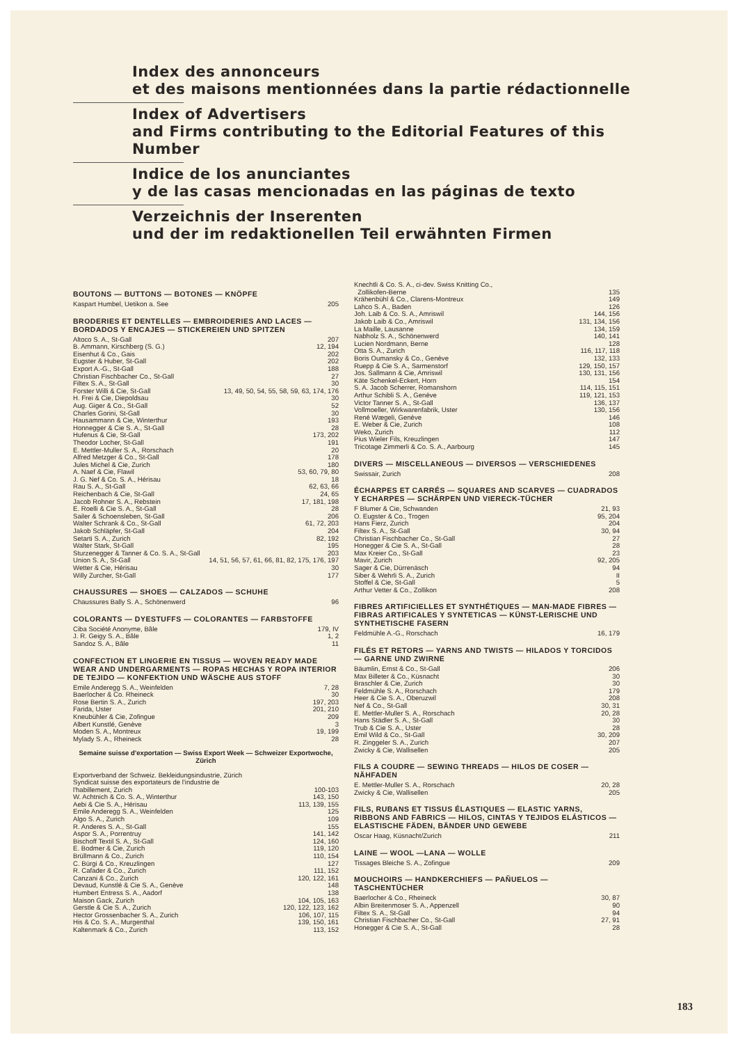Index des annonceurs
et des maisons mentionnées dans la partie rédactionnelle
Index of Advertisers
and Firms contributing to the Editorial Features of this Number
Indice de los anunciantes
y de las casas mencionadas en las páginas de texto
Verzeichnis der Inserenten
und der im redaktionellen Teil erwähnten Firmen
BOUTONS — BUTTONS — BOTONES — KNÖPFE
Kaspart Humbel, Uetikon a. See 205
BRODERIES ET DENTELLES — EMBROIDERIES AND LACES — BORDADOS Y ENCAJES — STICKEREIEN UND SPITZEN
Altoco S. A., St-Gall 207
B. Ammann, Kirschberg (S. G.) 12, 194
Eisenhut & Co., Gais 202
Eugster & Huber, St-Gall 202
Export A.-G., St-Gall 188
Christian Fischbacher Co., St-Gall 27
Filtex S. A., St-Gall 30
Forster Willi & Cie, St-Gall 13, 49, 50, 54, 55, 58, 59, 63, 174, 176
H. Frei & Cie, Diepoldsau 30
Aug. Giger & Co., St-Gall 52
Charles Gorini, St-Gall 30
Hausammann & Cie, Winterthur 193
Honnegger & Cie S. A., St-Gall 28
Hufenus & Cie, St-Gall 173, 202
Theodor Locher, St-Gall 191
E. Mettler-Muller S. A., Rorschach 20
Alfred Metzger & Co., St-Gall 178
Jules Michel & Cie, Zurich 180
A. Naef & Cie, Flawil 53, 60, 79, 80
J. G. Nef & Co. S. A., Hérisau 18
Rau S. A., St-Gall 62, 63, 66
Reichenbach & Cie, St-Gall 24, 65
Jacob Rohner S. A., Rebstein 17, 181, 198
E. Roelli & Cie S. A., St-Gall 28
Sailer & Schoensleben, St-Gall 206
Walter Schrank & Co., St-Gall 61, 72, 203
Jakob Schläpfer, St-Gall 204
Setarti S. A., Zurich 82, 192
Walter Stark, St-Gall 195
Sturzenegger & Tanner & Co. S. A., St-Gall 203
Union S. A., St-Gall 14, 51, 56, 57, 61, 66, 81, 82, 175, 176, 197
Wetter & Cie, Hérisau 30
Willy Zurcher, St-Gall 177
CHAUSSURES — SHOES — CALZADOS — SCHUHE
Chaussures Bally S. A., Schönenwerd 96
COLORANTS — DYESTUFFS — COLORANTES — FARBSTOFFE
Ciba Société Anonyme, Bâle 179, IV
J. R. Geigy S. A., Bâle 1, 2
Sandoz S. A., Bâle 11
CONFECTION ET LINGERIE EN TISSUS — WOVEN READY MADE WEAR AND UNDERGARMENTS — ROPAS HECHAS Y ROPA INTERIOR DE TEJIDO — KONFEKTION UND WÄSCHE AUS STOFF
Emile Anderegg S. A., Weinfelden 7, 28
Baerlocher & Co. Rheineck 30
Rose Bertin S. A., Zurich 197, 203
Farida, Uster 201, 210
Kneubühler & Cie, Zofingue 209
Albert Kunstlé, Genève 3
Moden S. A., Montreux 19, 199
Mylady S. A., Rheineck 28
Semaine suisse d'exportation — Swiss Export Week — Schweizer Exportwoche, Zürich
Exportverband der Schweiz. Bekleidungsindustrie, Zürich
Syndicat suisse des exportateurs de l'industrie de
l'habillement, Zurich 100-103
W. Achtnich & Co. S. A., Winterthur 143, 150
Aebi & Cie S. A., Hérisau 113, 139, 155
Emile Anderegg S. A., Weinfelden 125
Algo S. A., Zurich 109
R. Anderes S. A., St-Gall 155
Aspor S. A., Porrentruy 141, 142
Bischoff Textil S. A., St-Gall 124, 160
E. Bodmer & Cie, Zurich 119, 120
Brüllmann & Co., Zurich 110, 154
C. Bürgi & Co., Kreuzlingen 127
R. Cafader & Co., Zurich 111, 152
Canzani & Co., Zurich 120, 122, 161
Devaud, Kunstlé & Cie S. A., Genève 148
Humbert Entress S. A., Aadorf 138
Maison Gack, Zurich 104, 105, 163
Gerstle & Cie S. A., Zurich 120, 122, 123, 162
Hector Grossenbacher S. A., Zurich 106, 107, 115
His & Co. S. A., Murgenthal 139, 150, 161
Kaltenmark & Co., Zurich 113, 152
Knechtli & Co. S. A., ci-dev. Swiss Knitting Co.,
Zollikofen-Berne 135
Krähenbühl & Co., Clarens-Montreux 149
Lahco S. A., Baden 126
Joh. Laib & Co. S. A., Amriswil 144, 156
Jakob Laib & Co., Amriswil 131, 134, 156
La Maille, Lausanne 134, 159
Nabholz S. A., Schönenwerd 140, 141
Lucien Nordmann, Berne 128
Otta S. A., Zurich 116, 117, 118
Boris Oumansky & Co., Genève 132, 133
Ruepp & Cie S. A., Sarmenstorf 129, 150, 157
Jos. Sallmann & Cie, Amriswil 130, 131, 156
Käte Schenkel-Eckert, Horn 154
S. A. Jacob Scherrer, Romanshorn 114, 115, 151
Arthur Schibli S. A., Genève 119, 121, 153
Victor Tanner S. A., St-Gall 136, 137
Vollmoeller, Wirkwarenfabrik, Uster 130, 156
René Wægeli, Genève 146
E. Weber & Cie, Zurich 108
Weko, Zurich 112
Pius Wieler Fils, Kreuzlingen 147
Tricotage Zimmerli & Co. S. A., Aarbourg 145
DIVERS — MISCELLANEOUS — DIVERSOS — VERSCHIEDENES
Swissair, Zurich 208
ÉCHARPES ET CARRÉS — SQUARES AND SCARVES — CUADRADOS Y ECHARPES — SCHÄRPEN UND VIERECK-TÜCHER
F Blumer & Cie, Schwanden 21, 93
O. Eugster & Co., Trogen 95, 204
Hans Fierz, Zurich 204
Filtex S. A., St-Gall 30, 94
Christian Fischbacher Co., St-Gall 27
Honegger & Cie S. A., St-Gall 28
Max Kreier Co., St-Gall 23
Mavir, Zurich 92, 205
Sager & Cie, Dürrenäsch 94
Siber & Wehrli S. A., Zurich II
Stoffel & Cie, St-Gall 5
Arthur Vetter & Co., Zollikon 208
FIBRES ARTIFICIELLES ET SYNTHÉTIQUES — MAN-MADE FIBRES — FIBRAS ARTIFICALES Y SYNTETICAS — KÜNST-LERISCHE UND SYNTHETISCHE FASERN
Feldmühle A.-G., Rorschach 16, 179
FILÉS ET RETORS — YARNS AND TWISTS — HILADOS Y TORCIDOS — GARNE UND ZWIRNE
Bäumlin, Ernst & Co., St-Gall 206
Max Billeter & Co., Küsnacht 30
Braschler & Cie, Zurich 30
Feldmühle S. A., Rorschach 179
Heer & Cie S. A., Oberuzwil 208
Nef & Co., St-Gall 30, 31
E. Mettler-Muller S. A., Rorschach 20, 28
Hans Städler S. A., St-Gall 30
Trub & Cie S. A., Uster 28
Emil Wild & Co., St-Gall 30, 209
R. Zinggeler S. A., Zurich 207
Zwicky & Cie, Wallisellen 205
FILS A COUDRE — SEWING THREADS — HILOS DE COSER — NÄHFADEN
E. Mettler-Muller S. A., Rorschach 20, 28
Zwicky & Cie, Wallisellen 205
FILS, RUBANS ET TISSUS ÉLASTIQUES — ELASTIC YARNS, RIBBONS AND FABRICS — HILOS, CINTAS Y TEJIDOS ELÁSTICOS — ELASTISCHE FÄDEN, BÄNDER UND GEWEBE
Oscar Haag, Küsnacht/Zurich 211
LAINE — WOOL —LANA — WOLLE
Tissages Bleiche S. A., Zofingue 209
MOUCHOIRS — HANDKERCHIEFS — PAÑUELOS — TASCHENTÜCHER
Baerlocher & Co., Rheineck 30, 87
Albin Breitenmoser S. A., Appenzell 90
Filtex S. A., St-Gall 94
Christian Fischbacher Co., St-Gall 27, 91
Honegger & Cie S. A., St-Gall 28
183